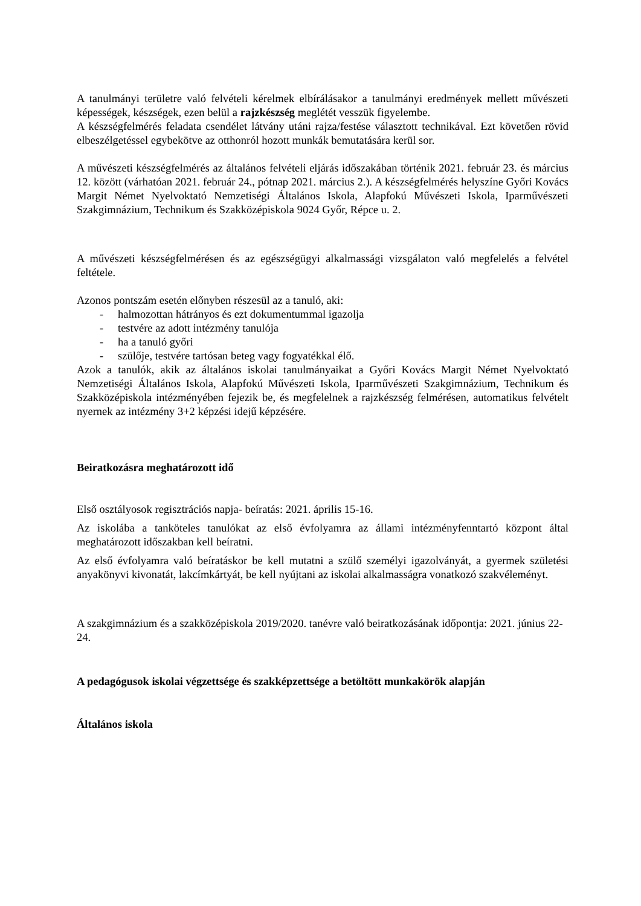A tanulmányi területre való felvételi kérelmek elbírálásakor a tanulmányi eredmények mellett művészeti képességek, készségek, ezen belül a rajzkészség meglétét vesszük figyelembe.
A készségfelmérés feladata csendélet látvány utáni rajza/festése választott technikával. Ezt követően rövid elbeszélgetéssel egybekötve az otthonról hozott munkák bemutatására kerül sor.
A művészeti készségfelmérés az általános felvételi eljárás időszakában történik 2021. február 23. és március 12. között (várhatóan 2021. február 24., pótnap 2021. március 2.). A készségfelmérés helyszíne Győri Kovács Margit Német Nyelvoktató Nemzetiségi Általános Iskola, Alapfokú Művészeti Iskola, Iparművészeti Szakgimnázium, Technikum és Szakközépiskola 9024 Győr, Répce u. 2.
A művészeti készségfelmérésen és az egészségügyi alkalmassági vizsgálaton való megfelelés a felvétel feltétele.
Azonos pontszám esetén előnyben részesül az a tanuló, aki:
- halmozottan hátrányos és ezt dokumentummal igazolja
- testvére az adott intézmény tanulója
- ha a tanuló győri
- szülője, testvére tartósan beteg vagy fogyatékkal élő.
Azok a tanulók, akik az általános iskolai tanulmányaikat a Győri Kovács Margit Német Nyelvoktató Nemzetiségi Általános Iskola, Alapfokú Művészeti Iskola, Iparművészeti Szakgimnázium, Technikum és Szakközépiskola intézményében fejezik be, és megfelelnek a rajzkészség felmérésen, automatikus felvételt nyernek az intézmény 3+2 képzési idejű képzésére.
Beiratkozásra meghatározott idő
Első osztályosok regisztrációs napja- beíratás: 2021. április 15-16.
Az iskolába a tanköteles tanulókat az első évfolyamra az állami intézményfenntartó központ által meghatározott időszakban kell beíratni.
Az első évfolyamra való beíratáskor be kell mutatni a szülő személyi igazolványát, a gyermek születési anyakönyvi kivonatát, lakcímkártyát, be kell nyújtani az iskolai alkalmasságra vonatkozó szakvéleményt.
A szakgimnázium és a szakközépiskola 2019/2020. tanévre való beiratkozásának időpontja: 2021. június 22-24.
A pedagógusok iskolai végzettsége és szakképzettsége a betöltött munkakörök alapján
Általános iskola